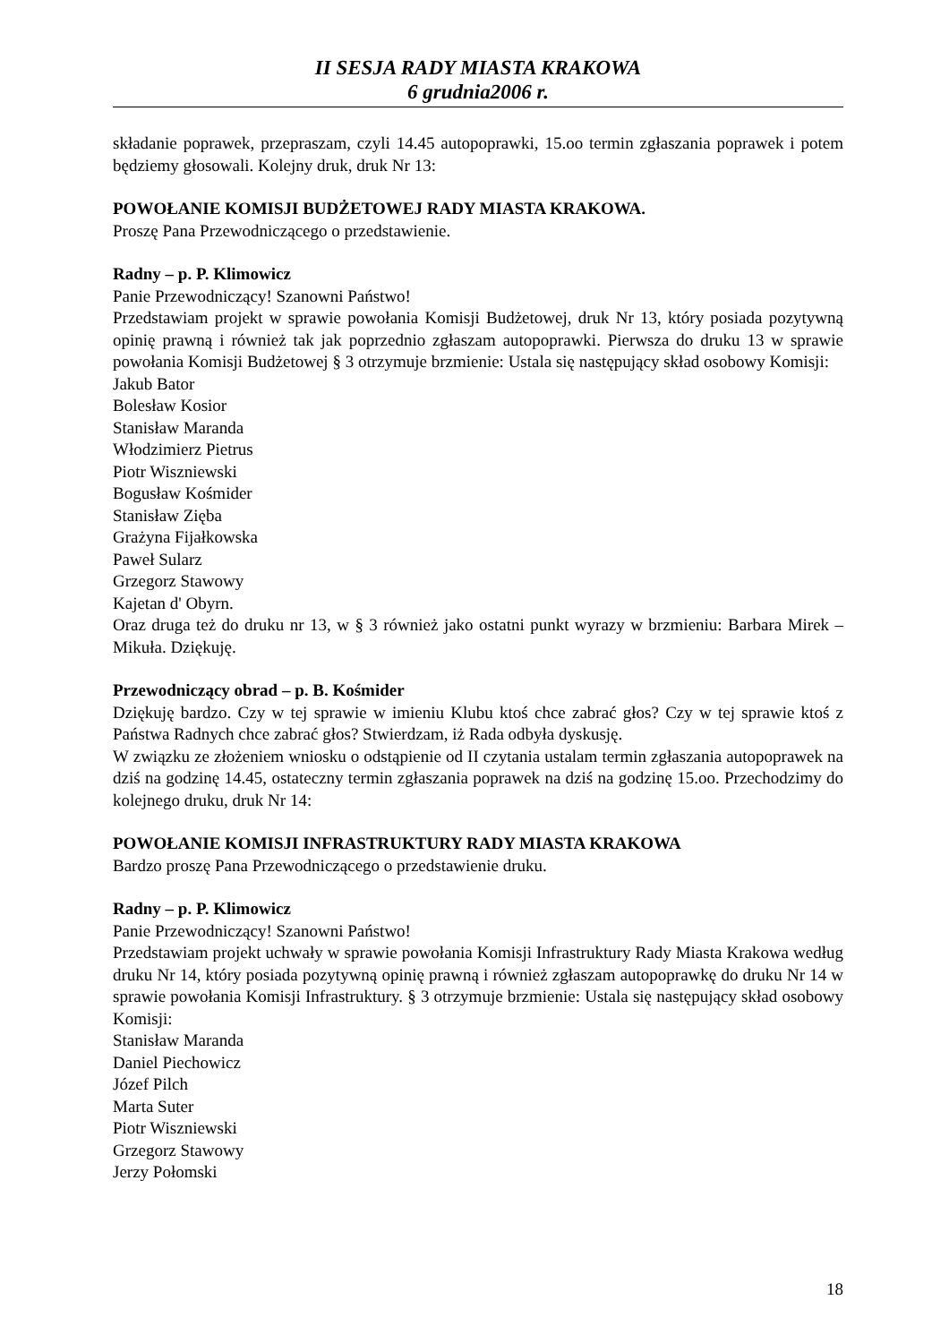II SESJA RADY MIASTA KRAKOWA
6 grudnia2006 r.
składanie poprawek, przepraszam, czyli 14.45 autopoprawki, 15.oo termin zgłaszania poprawek i potem będziemy głosowali. Kolejny druk, druk Nr 13:
POWOŁANIE KOMISJI BUDŻETOWEJ RADY MIASTA KRAKOWA.
Proszę Pana Przewodniczącego o przedstawienie.
Radny – p. P. Klimowicz
Panie Przewodniczący! Szanowni Państwo!
Przedstawiam projekt w sprawie powołania Komisji Budżetowej, druk Nr 13, który posiada pozytywną opinię prawną i również tak jak poprzednio zgłaszam autopoprawki. Pierwsza do druku 13 w sprawie powołania Komisji Budżetowej § 3 otrzymuje brzmienie: Ustala się następujący skład osobowy Komisji:
Jakub Bator
Bolesław Kosior
Stanisław Maranda
Włodzimierz Pietrus
Piotr Wiszniewski
Bogusław Kośmider
Stanisław Zięba
Grażyna Fijałkowska
Paweł Sularz
Grzegorz Stawowy
Kajetan d' Obyrn.
Oraz druga też do druku nr 13, w § 3 również jako ostatni punkt wyrazy w brzmieniu: Barbara Mirek – Mikuła. Dziękuję.
Przewodniczący obrad – p. B. Kośmider
Dziękuję bardzo. Czy w tej sprawie w imieniu Klubu ktoś chce zabrać głos? Czy w tej sprawie ktoś z Państwa Radnych chce zabrać głos? Stwierdzam, iż Rada odbyła dyskusję.
W związku ze złożeniem wniosku o odstąpienie od II czytania ustalam termin zgłaszania autopoprawek na dziś na godzinę 14.45, ostateczny termin zgłaszania poprawek na dziś na godzinę 15.oo. Przechodzimy do kolejnego druku, druk Nr 14:
POWOŁANIE KOMISJI INFRASTRUKTURY RADY MIASTA KRAKOWA
Bardzo proszę Pana Przewodniczącego o przedstawienie druku.
Radny – p. P. Klimowicz
Panie Przewodniczący! Szanowni Państwo!
Przedstawiam projekt uchwały w sprawie powołania Komisji Infrastruktury Rady Miasta Krakowa według druku Nr 14, który posiada pozytywną opinię prawną i również zgłaszam autopoprawkę do druku Nr 14 w sprawie powołania Komisji Infrastruktury. § 3 otrzymuje brzmienie: Ustala się następujący skład osobowy Komisji:
Stanisław Maranda
Daniel Piechowicz
Józef Pilch
Marta Suter
Piotr Wiszniewski
Grzegorz Stawowy
Jerzy Połomski
18